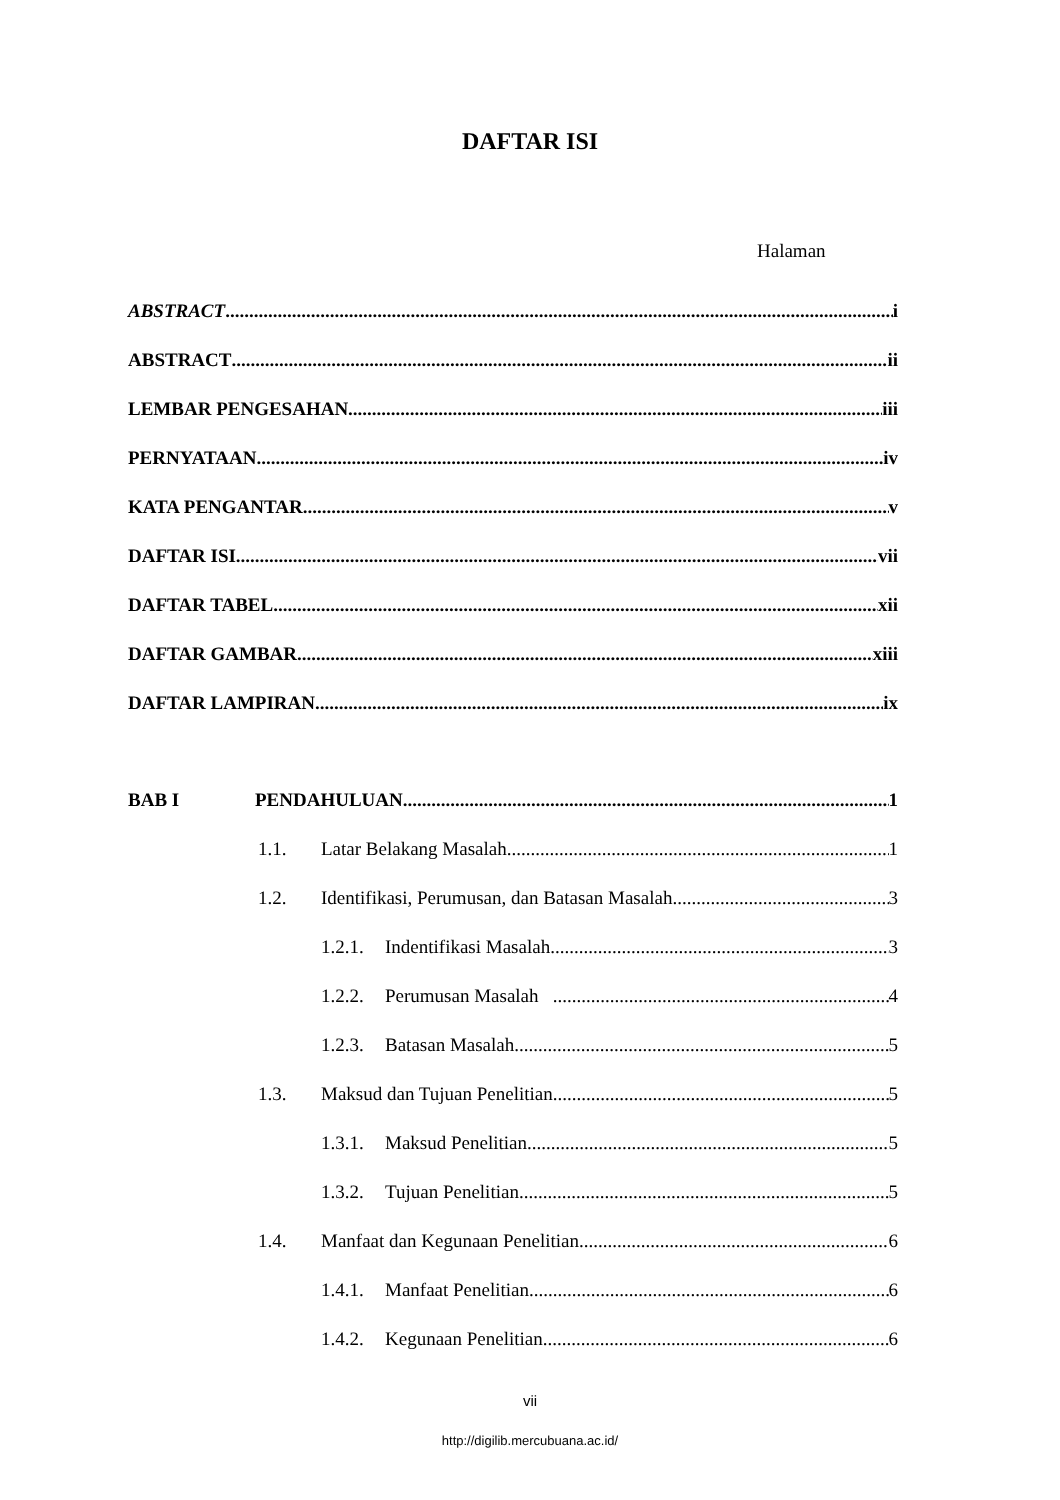DAFTAR ISI
Halaman
ABSTRACT i
ABSTRACT ii
LEMBAR PENGESAHAN iii
PERNYATAAN iv
KATA PENGANTAR v
DAFTAR ISI vii
DAFTAR TABEL xii
DAFTAR GAMBAR xiii
DAFTAR LAMPIRAN ix
BAB I PENDAHULUAN 1
1.1. Latar Belakang Masalah 1
1.2. Identifikasi, Perumusan, dan Batasan Masalah 3
1.2.1. Indentifikasi Masalah 3
1.2.2. Perumusan Masalah 4
1.2.3. Batasan Masalah 5
1.3. Maksud dan Tujuan Penelitian 5
1.3.1. Maksud Penelitian 5
1.3.2. Tujuan Penelitian 5
1.4. Manfaat dan Kegunaan Penelitian 6
1.4.1. Manfaat Penelitian 6
1.4.2. Kegunaan Penelitian 6
vii
http://digilib.mercubuana.ac.id/